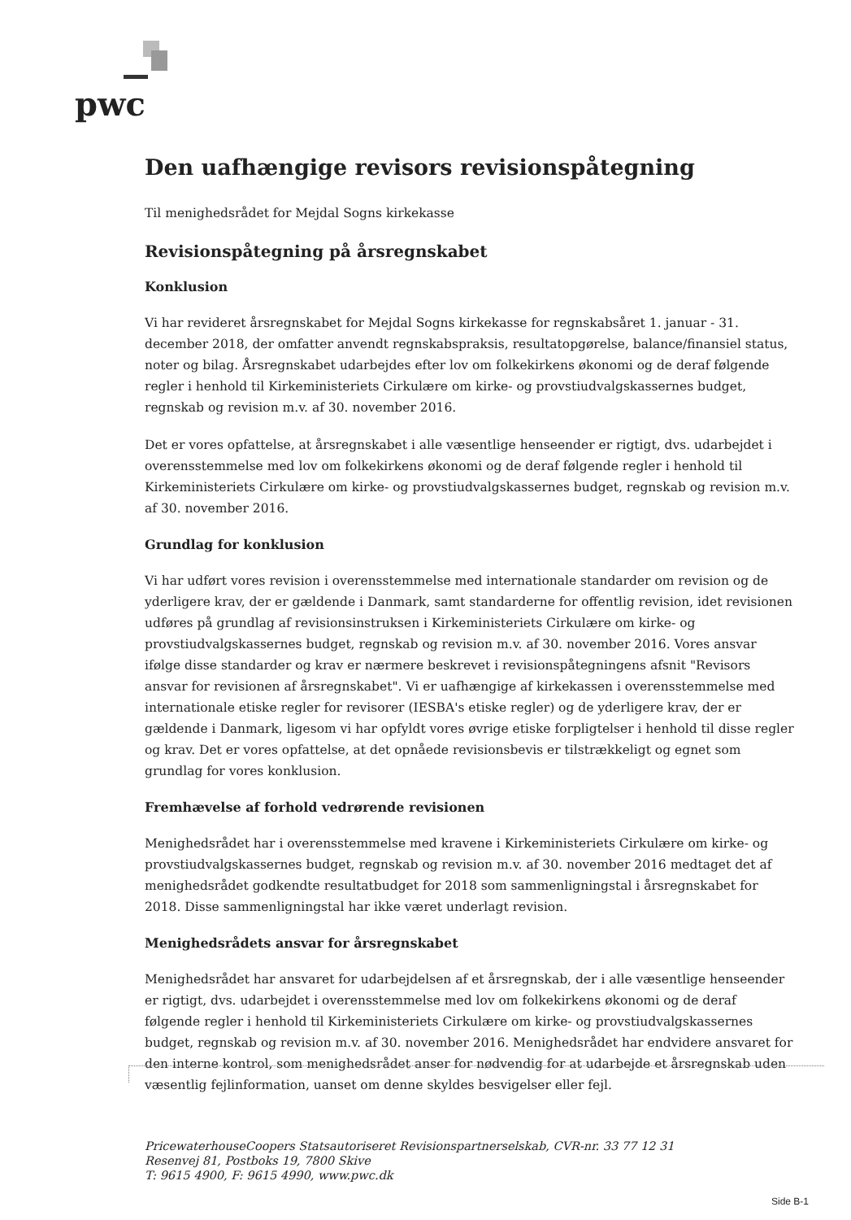pwc
Den uafhængige revisors revisionspåtegning
Til menighedsrådet for Mejdal Sogns kirkekasse
Revisionspåtegning på årsregnskabet
Konklusion
Vi har revideret årsregnskabet for Mejdal Sogns kirkekasse for regnskabsåret 1. januar - 31. december 2018, der omfatter anvendt regnskabspraksis, resultatopgørelse, balance/finansiel status, noter og bilag. Årsregnskabet udarbejdes efter lov om folkekirkens økonomi og de deraf følgende regler i henhold til Kirkeministeriets Cirkulære om kirke- og provstiudvalgskassernes budget, regnskab og revision m.v. af 30. november 2016.
Det er vores opfattelse, at årsregnskabet i alle væsentlige henseender er rigtigt, dvs. udarbejdet i overensstemmelse med lov om folkekirkens økonomi og de deraf følgende regler i henhold til Kirkeministeriets Cirkulære om kirke- og provstiudvalgskassernes budget, regnskab og revision m.v. af 30. november 2016.
Grundlag for konklusion
Vi har udført vores revision i overensstemmelse med internationale standarder om revision og de yderligere krav, der er gældende i Danmark, samt standarderne for offentlig revision, idet revisionen udføres på grundlag af revisionsinstruksen i Kirkeministeriets Cirkulære om kirke- og provstiudvalgskassernes budget, regnskab og revision m.v. af 30. november 2016. Vores ansvar ifølge disse standarder og krav er nærmere beskrevet i revisionspåtegningens afsnit "Revisors ansvar for revisionen af årsregnskabet". Vi er uafhængige af kirkekassen i overensstemmelse med internationale etiske regler for revisorer (IESBA's etiske regler) og de yderligere krav, der er gældende i Danmark, ligesom vi har opfyldt vores øvrige etiske forpligtelser i henhold til disse regler og krav. Det er vores opfattelse, at det opnåede revisionsbevis er tilstrækkeligt og egnet som grundlag for vores konklusion.
Fremhævelse af forhold vedrørende revisionen
Menighedsrådet har i overensstemmelse med kravene i Kirkeministeriets Cirkulære om kirke- og provstiudvalgskassernes budget, regnskab og revision m.v. af 30. november 2016 medtaget det af menighedsrådet godkendte resultatbudget for 2018 som sammenligningstal i årsregnskabet for 2018. Disse sammenligningstal har ikke været underlagt revision.
Menighedsrådets ansvar for årsregnskabet
Menighedsrådet har ansvaret for udarbejdelsen af et årsregnskab, der i alle væsentlige henseender er rigtigt, dvs. udarbejdet i overensstemmelse med lov om folkekirkens økonomi og de deraf følgende regler i henhold til Kirkeministeriets Cirkulære om kirke- og provstiudvalgskassernes budget, regnskab og revision m.v. af 30. november 2016. Menighedsrådet har endvidere ansvaret for den interne kontrol, som menighedsrådet anser for nødvendig for at udarbejde et årsregnskab uden væsentlig fejlinformation, uanset om denne skyldes besvigelser eller fejl.
PricewaterhouseCoopers Statsautoriseret Revisionspartnerselskab, CVR-nr. 33 77 12 31
Resenvej 81, Postboks 19, 7800 Skive
T: 9615 4900, F: 9615 4990, www.pwc.dk
Side B-1